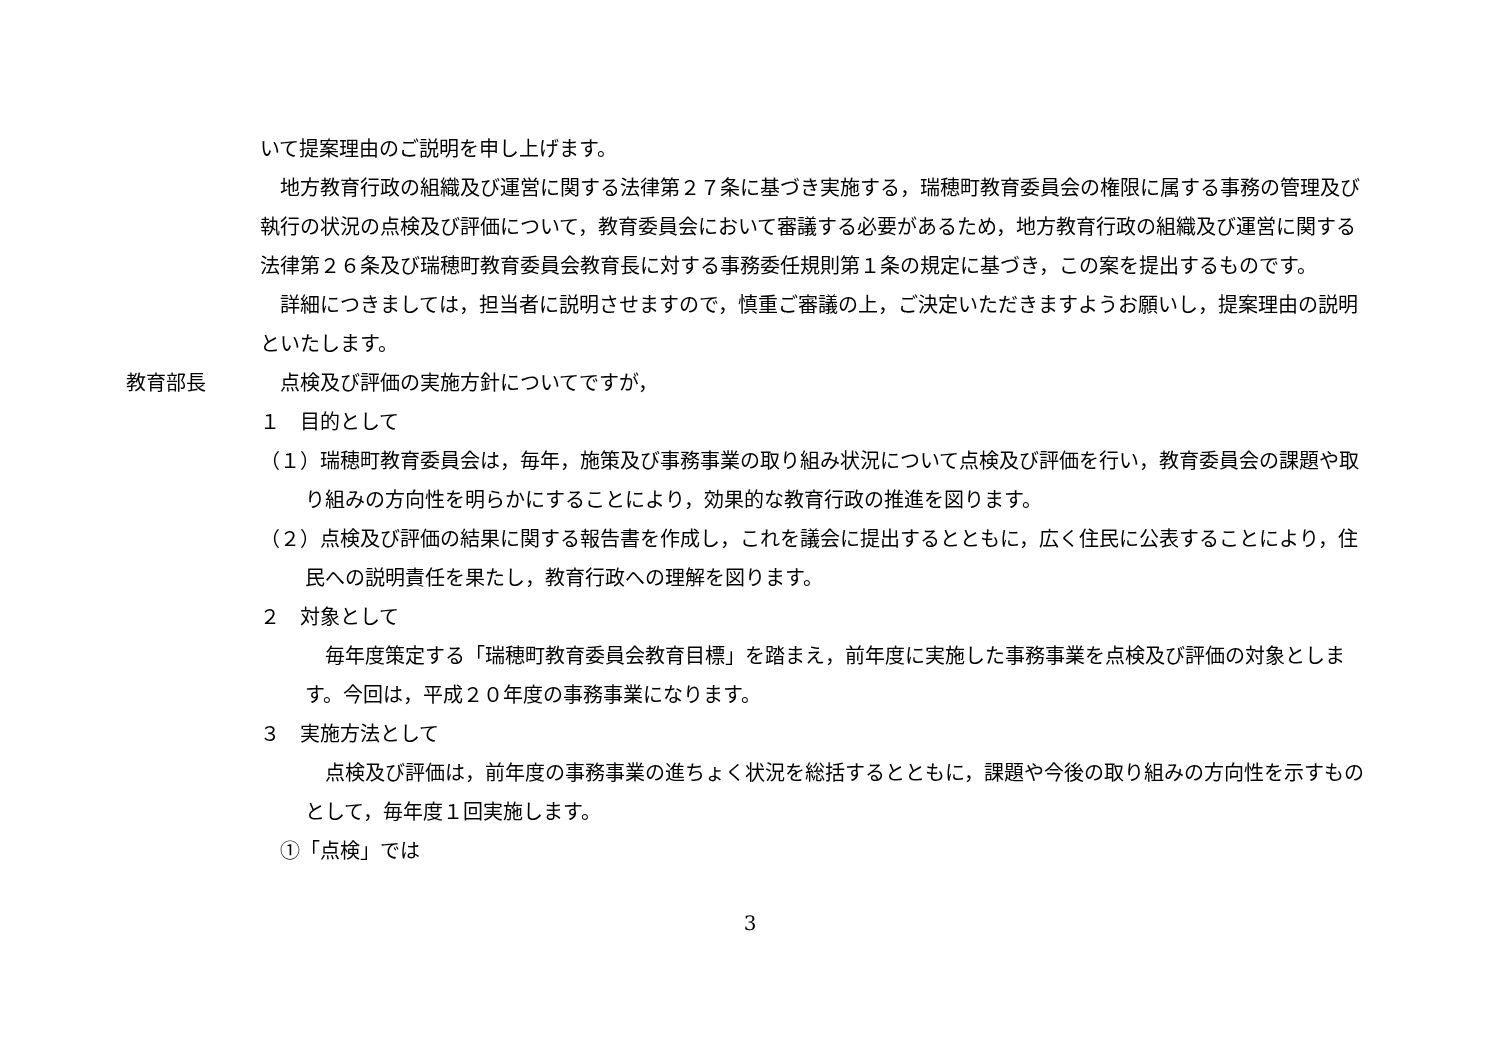いて提案理由のご説明を申し上げます。
　地方教育行政の組織及び運営に関する法律第２７条に基づき実施する，瑞穂町教育委員会の権限に属する事務の管理及び執行の状況の点検及び評価について，教育委員会において審議する必要があるため，地方教育行政の組織及び運営に関する法律第２６条及び瑞穂町教育委員会教育長に対する事務委任規則第１条の規定に基づき，この案を提出するものです。
　詳細につきましては，担当者に説明させますので，慎重ご審議の上，ご決定いただきますようお願いし，提案理由の説明といたします。
教育部長 　点検及び評価の実施方針についてですが，
１　目的として
（１）瑞穂町教育委員会は，毎年，施策及び事務事業の取り組み状況について点検及び評価を行い，教育委員会の課題や取り組みの方向性を明らかにすることにより，効果的な教育行政の推進を図ります。
（２）点検及び評価の結果に関する報告書を作成し，これを議会に提出するとともに，広く住民に公表することにより，住民への説明責任を果たし，教育行政への理解を図ります。
２　対象として
　毎年度策定する「瑞穂町教育委員会教育目標」を踏まえ，前年度に実施した事務事業を点検及び評価の対象とします。今回は，平成２０年度の事務事業になります。
３　実施方法として
　点検及び評価は，前年度の事務事業の進ちょく状況を総括するとともに，課題や今後の取り組みの方向性を示すものとして，毎年度１回実施します。
　①「点検」では
3